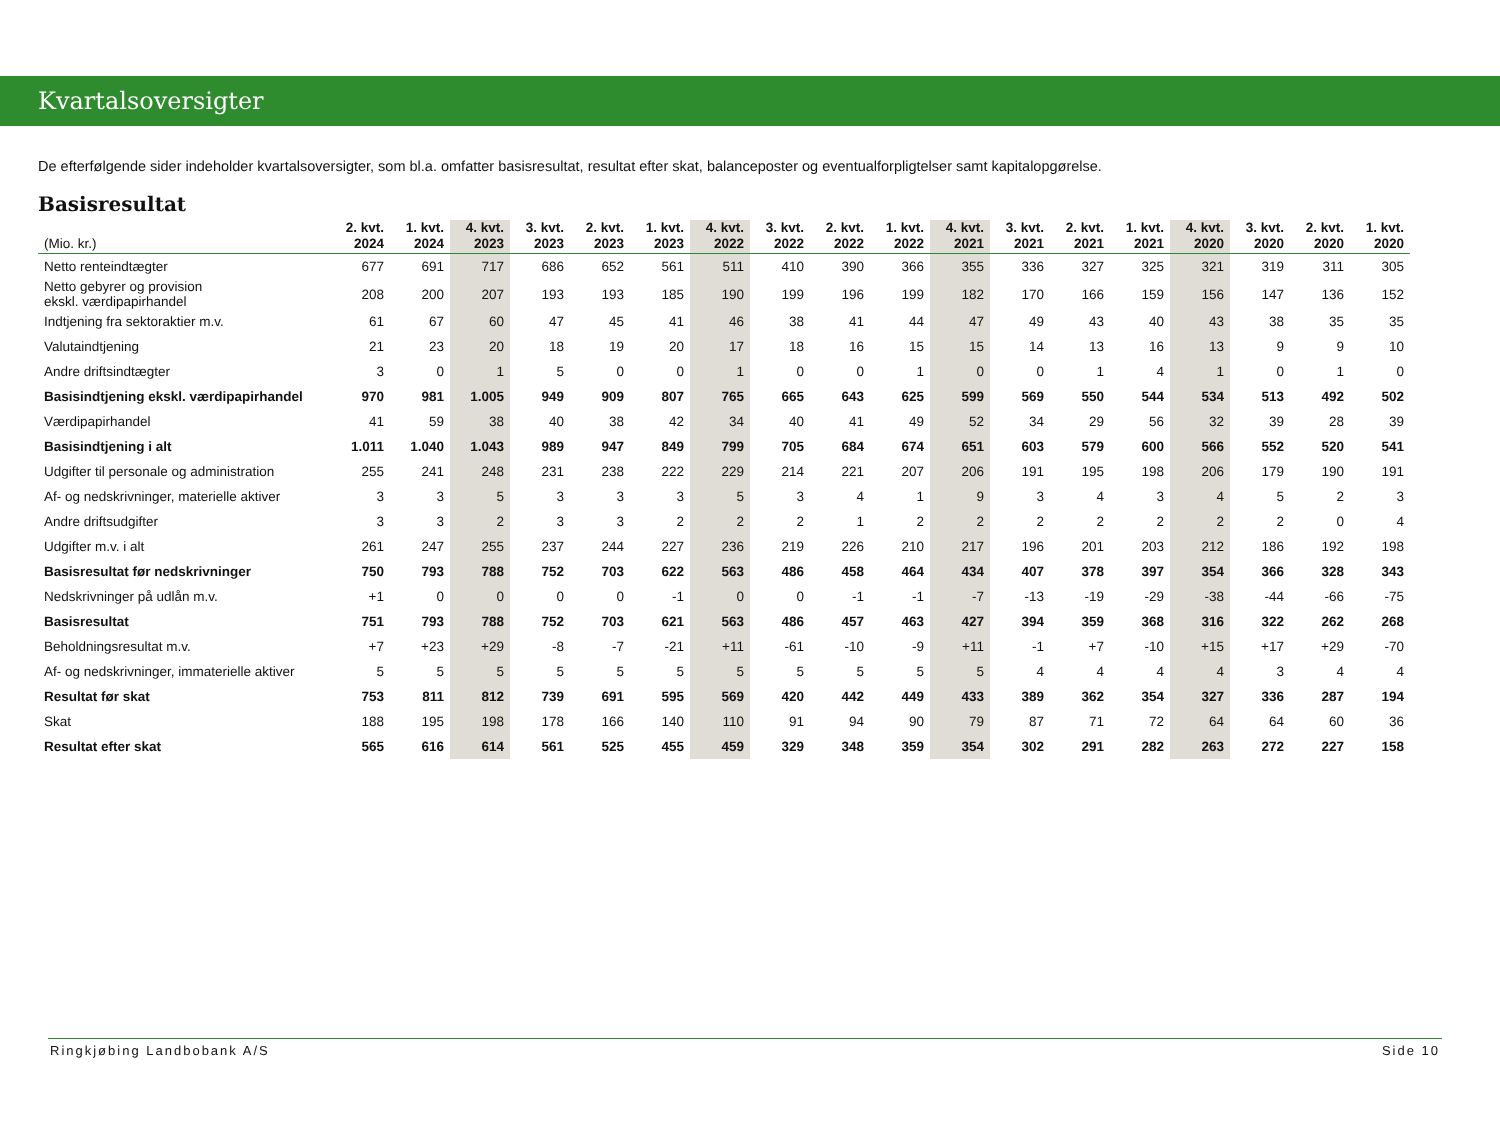Kvartalsoversigter
De efterfølgende sider indeholder kvartalsoversigter, som bl.a. omfatter basisresultat, resultat efter skat, balanceposter og eventualforpligtelser samt kapitalopgørelse.
Basisresultat
| (Mio. kr.) | 2. kvt. 2024 | 1. kvt. 2024 | 4. kvt. 2023 | 3. kvt. 2023 | 2. kvt. 2023 | 1. kvt. 2023 | 4. kvt. 2022 | 3. kvt. 2022 | 2. kvt. 2022 | 1. kvt. 2022 | 4. kvt. 2021 | 3. kvt. 2021 | 2. kvt. 2021 | 1. kvt. 2021 | 4. kvt. 2020 | 3. kvt. 2020 | 2. kvt. 2020 | 1. kvt. 2020 |
| --- | --- | --- | --- | --- | --- | --- | --- | --- | --- | --- | --- | --- | --- | --- | --- | --- | --- | --- |
| Netto renteindtægter | 677 | 691 | 717 | 686 | 652 | 561 | 511 | 410 | 390 | 366 | 355 | 336 | 327 | 325 | 321 | 319 | 311 | 305 |
| Netto gebyrer og provision ekskl. værdipapirhandel | 208 | 200 | 207 | 193 | 193 | 185 | 190 | 199 | 196 | 199 | 182 | 170 | 166 | 159 | 156 | 147 | 136 | 152 |
| Indtjening fra sektoraktier m.v. | 61 | 67 | 60 | 47 | 45 | 41 | 46 | 38 | 41 | 44 | 47 | 49 | 43 | 40 | 43 | 38 | 35 | 35 |
| Valutaindtjening | 21 | 23 | 20 | 18 | 19 | 20 | 17 | 18 | 16 | 15 | 15 | 14 | 13 | 16 | 13 | 9 | 9 | 10 |
| Andre driftsindtægter | 3 | 0 | 1 | 5 | 0 | 0 | 1 | 0 | 0 | 1 | 0 | 0 | 1 | 4 | 1 | 0 | 1 | 0 |
| Basisindtjening ekskl. værdipapirhandel | 970 | 981 | 1.005 | 949 | 909 | 807 | 765 | 665 | 643 | 625 | 599 | 569 | 550 | 544 | 534 | 513 | 492 | 502 |
| Værdipapirhandel | 41 | 59 | 38 | 40 | 38 | 42 | 34 | 40 | 41 | 49 | 52 | 34 | 29 | 56 | 32 | 39 | 28 | 39 |
| Basisindtjening i alt | 1.011 | 1.040 | 1.043 | 989 | 947 | 849 | 799 | 705 | 684 | 674 | 651 | 603 | 579 | 600 | 566 | 552 | 520 | 541 |
| Udgifter til personale og administration | 255 | 241 | 248 | 231 | 238 | 222 | 229 | 214 | 221 | 207 | 206 | 191 | 195 | 198 | 206 | 179 | 190 | 191 |
| Af- og nedskrivninger, materielle aktiver | 3 | 3 | 5 | 3 | 3 | 3 | 5 | 3 | 4 | 1 | 9 | 3 | 4 | 3 | 4 | 5 | 2 | 3 |
| Andre driftsudgifter | 3 | 3 | 2 | 3 | 3 | 2 | 2 | 2 | 1 | 2 | 2 | 2 | 2 | 2 | 2 | 2 | 0 | 4 |
| Udgifter m.v. i alt | 261 | 247 | 255 | 237 | 244 | 227 | 236 | 219 | 226 | 210 | 217 | 196 | 201 | 203 | 212 | 186 | 192 | 198 |
| Basisresultat før nedskrivninger | 750 | 793 | 788 | 752 | 703 | 622 | 563 | 486 | 458 | 464 | 434 | 407 | 378 | 397 | 354 | 366 | 328 | 343 |
| Nedskrivninger på udlån m.v. | +1 | 0 | 0 | 0 | 0 | -1 | 0 | 0 | -1 | -1 | -7 | -13 | -19 | -29 | -38 | -44 | -66 | -75 |
| Basisresultat | 751 | 793 | 788 | 752 | 703 | 621 | 563 | 486 | 457 | 463 | 427 | 394 | 359 | 368 | 316 | 322 | 262 | 268 |
| Beholdningsresultat m.v. | +7 | +23 | +29 | -8 | -7 | -21 | +11 | -61 | -10 | -9 | +11 | -1 | +7 | -10 | +15 | +17 | +29 | -70 |
| Af- og nedskrivninger, immaterielle aktiver | 5 | 5 | 5 | 5 | 5 | 5 | 5 | 5 | 5 | 5 | 5 | 4 | 4 | 4 | 4 | 3 | 4 | 4 |
| Resultat før skat | 753 | 811 | 812 | 739 | 691 | 595 | 569 | 420 | 442 | 449 | 433 | 389 | 362 | 354 | 327 | 336 | 287 | 194 |
| Skat | 188 | 195 | 198 | 178 | 166 | 140 | 110 | 91 | 94 | 90 | 79 | 87 | 71 | 72 | 64 | 64 | 60 | 36 |
| Resultat efter skat | 565 | 616 | 614 | 561 | 525 | 455 | 459 | 329 | 348 | 359 | 354 | 302 | 291 | 282 | 263 | 272 | 227 | 158 |
Ringkjøbing Landbobank A/S Side 10